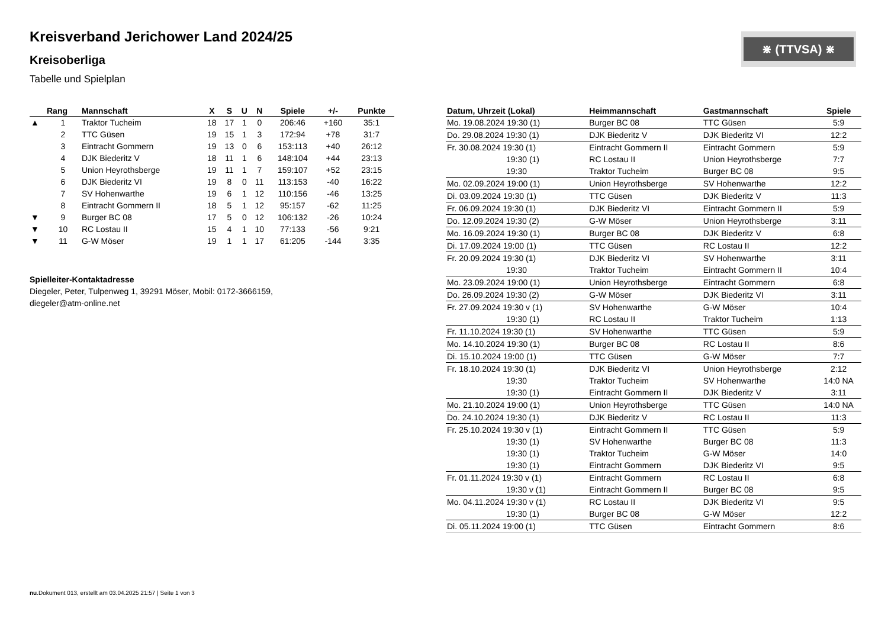Kreisverband Jerichower Land 2024/25
Kreisoberliga
Tabelle und Spielplan
⋇ (TTVSA) ⋇
| | Rang | Mannschaft | X | S | U | N | Spiele | +/- | Punkte |
| --- | --- | --- | --- | --- | --- | --- | --- | --- | --- |
| ▲ | 1 | Traktor Tucheim | 18 | 17 | 1 | 0 | 206:46 | +160 | 35:1 |
| | 2 | TTC Güsen | 19 | 15 | 1 | 3 | 172:94 | +78 | 31:7 |
| | 3 | Eintracht Gommern | 19 | 13 | 0 | 6 | 153:113 | +40 | 26:12 |
| | 4 | DJK Biederitz V | 18 | 11 | 1 | 6 | 148:104 | +44 | 23:13 |
| | 5 | Union Heyrothsberge | 19 | 11 | 1 | 7 | 159:107 | +52 | 23:15 |
| | 6 | DJK Biederitz VI | 19 | 8 | 0 | 11 | 113:153 | -40 | 16:22 |
| | 7 | SV Hohenwarthe | 19 | 6 | 1 | 12 | 110:156 | -46 | 13:25 |
| | 8 | Eintracht Gommern II | 18 | 5 | 1 | 12 | 95:157 | -62 | 11:25 |
| ▼ | 9 | Burger BC 08 | 17 | 5 | 0 | 12 | 106:132 | -26 | 10:24 |
| ▼ | 10 | RC Lostau II | 15 | 4 | 1 | 10 | 77:133 | -56 | 9:21 |
| ▼ | 11 | G-W Möser | 19 | 1 | 1 | 17 | 61:205 | -144 | 3:35 |
Spielleiter-Kontaktadresse
Diegeler, Peter, Tulpenweg 1, 39291 Möser, Mobil: 0172-3666159,
diegeler@atm-online.net
| Datum, Uhrzeit (Lokal) | Heimmannschaft | Gastmannschaft | Spiele |
| --- | --- | --- | --- |
| Mo. 19.08.2024 19:30 (1) | Burger BC 08 | TTC Güsen | 5:9 |
| Do. 29.08.2024 19:30 (1) | DJK Biederitz V | DJK Biederitz VI | 12:2 |
| Fr. 30.08.2024 19:30 (1) | Eintracht Gommern II | Eintracht Gommern | 5:9 |
| 19:30 (1) | RC Lostau II | Union Heyrothsberge | 7:7 |
| 19:30 | Traktor Tucheim | Burger BC 08 | 9:5 |
| Mo. 02.09.2024 19:00 (1) | Union Heyrothsberge | SV Hohenwarthe | 12:2 |
| Di. 03.09.2024 19:30 (1) | TTC Güsen | DJK Biederitz V | 11:3 |
| Fr. 06.09.2024 19:30 (1) | DJK Biederitz VI | Eintracht Gommern II | 5:9 |
| Do. 12.09.2024 19:30 (2) | G-W Möser | Union Heyrothsberge | 3:11 |
| Mo. 16.09.2024 19:30 (1) | Burger BC 08 | DJK Biederitz V | 6:8 |
| Di. 17.09.2024 19:00 (1) | TTC Güsen | RC Lostau II | 12:2 |
| Fr. 20.09.2024 19:30 (1) | DJK Biederitz VI | SV Hohenwarthe | 3:11 |
| 19:30 | Traktor Tucheim | Eintracht Gommern II | 10:4 |
| Mo. 23.09.2024 19:00 (1) | Union Heyrothsberge | Eintracht Gommern | 6:8 |
| Do. 26.09.2024 19:30 (2) | G-W Möser | DJK Biederitz VI | 3:11 |
| Fr. 27.09.2024 19:30 v (1) | SV Hohenwarthe | G-W Möser | 10:4 |
| 19:30 (1) | RC Lostau II | Traktor Tucheim | 1:13 |
| Fr. 11.10.2024 19:30 (1) | SV Hohenwarthe | TTC Güsen | 5:9 |
| Mo. 14.10.2024 19:30 (1) | Burger BC 08 | RC Lostau II | 8:6 |
| Di. 15.10.2024 19:00 (1) | TTC Güsen | G-W Möser | 7:7 |
| Fr. 18.10.2024 19:30 (1) | DJK Biederitz VI | Union Heyrothsberge | 2:12 |
| 19:30 | Traktor Tucheim | SV Hohenwarthe | 14:0 NA |
| 19:30 (1) | Eintracht Gommern II | DJK Biederitz V | 3:11 |
| Mo. 21.10.2024 19:00 (1) | Union Heyrothsberge | TTC Güsen | 14:0 NA |
| Do. 24.10.2024 19:30 (1) | DJK Biederitz V | RC Lostau II | 11:3 |
| Fr. 25.10.2024 19:30 v (1) | Eintracht Gommern II | TTC Güsen | 5:9 |
| 19:30 (1) | SV Hohenwarthe | Burger BC 08 | 11:3 |
| 19:30 (1) | Traktor Tucheim | G-W Möser | 14:0 |
| 19:30 (1) | Eintracht Gommern | DJK Biederitz VI | 9:5 |
| Fr. 01.11.2024 19:30 v (1) | Eintracht Gommern | RC Lostau II | 6:8 |
| 19:30 v (1) | Eintracht Gommern II | Burger BC 08 | 9:5 |
| Mo. 04.11.2024 19:30 v (1) | RC Lostau II | DJK Biederitz VI | 9:5 |
| 19:30 (1) | Burger BC 08 | G-W Möser | 12:2 |
| Di. 05.11.2024 19:00 (1) | TTC Güsen | Eintracht Gommern | 8:6 |
nu.Dokument 013, erstellt am 03.04.2025 21:57 | Seite 1 von 3